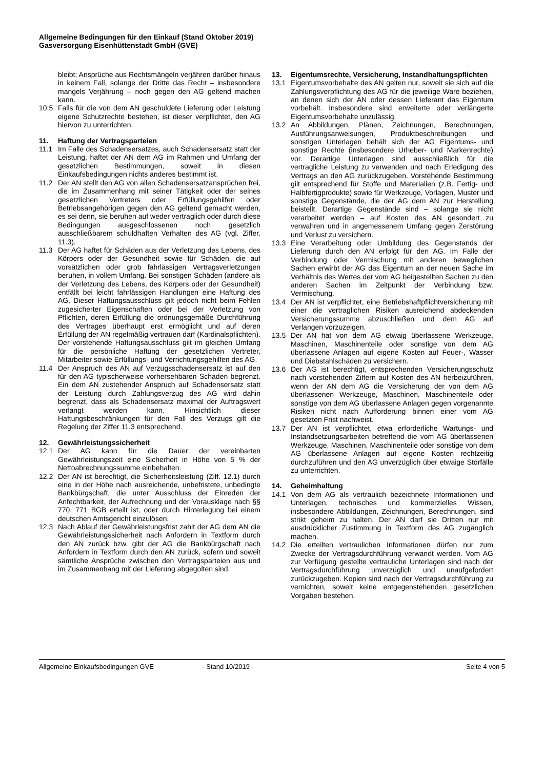Allgemeine Bedingungen für den Einkauf (Stand Oktober 2019)
Gasversorgung Eisenhüttenstadt GmbH (GVE)
bleibt; Ansprüche aus Rechtsmängeln verjähren darüber hinaus in keinem Fall, solange der Dritte das Recht – insbesondere mangels Verjährung – noch gegen den AG geltend machen kann.
10.5 Falls für die von dem AN geschuldete Lieferung oder Leistung eigene Schutzrechte bestehen, ist dieser verpflichtet, den AG hiervon zu unterrichten.
11. Haftung der Vertragsparteien
11.1 Im Falle des Schadensersatzes, auch Schadensersatz statt der Leistung, haftet der AN dem AG im Rahmen und Umfang der gesetzlichen Bestimmungen, soweit in diesen Einkaufsbedingungen nichts anderes bestimmt ist.
11.2 Der AN stellt den AG von allen Schadensersatzansprüchen frei, die im Zusammenhang mit seiner Tätigkeit oder der seines gesetzlichen Vertreters oder Erfüllungsgehilfen oder Betriebsangehörigen gegen den AG geltend gemacht werden, es sei denn, sie beruhen auf weder vertraglich oder durch diese Bedingungen ausgeschlossenen noch gesetzlich ausschließbarem schuldhaften Verhalten des AG (vgl. Ziffer. 11.3).
11.3 Der AG haftet für Schäden aus der Verletzung des Lebens, des Körpers oder der Gesundheit sowie für Schäden, die auf vorsätzlichen oder grob fahrlässigen Vertragsverletzungen beruhen, in vollem Umfang. Bei sonstigen Schäden (andere als der Verletzung des Lebens, des Körpers oder der Gesundheit) entfällt bei leicht fahrlässigen Handlungen eine Haftung des AG. Dieser Haftungsausschluss gilt jedoch nicht beim Fehlen zugesicherter Eigenschaften oder bei der Verletzung von Pflichten, deren Erfüllung die ordnungsgemäße Durchführung des Vertrages überhaupt erst ermöglicht und auf deren Erfüllung der AN regelmäßig vertrauen darf (Kardinalspflichten). Der vorstehende Haftungsausschluss gilt im gleichen Umfang für die persönliche Haftung der gesetzlichen Vertreter, Mitarbeiter sowie Erfüllungs- und Verrichtungsgehilfen des AG.
11.4 Der Anspruch des AN auf Verzugsschadensersatz ist auf den für den AG typischerweise vorhersehbaren Schaden begrenzt. Ein dem AN zustehender Anspruch auf Schadensersatz statt der Leistung durch Zahlungsverzug des AG wird dahin begrenzt, dass als Schadensersatz maximal der Auftragswert verlangt werden kann. Hinsichtlich dieser Haftungsbeschränkungen für den Fall des Verzugs gilt die Regelung der Ziffer 11.3 entsprechend.
12. Gewährleistungssicherheit
12.1 Der AG kann für die Dauer der vereinbarten Gewährleistungszeit eine Sicherheit in Höhe von 5 % der Nettoabrechnungssumme einbehalten.
12.2 Der AN ist berechtigt, die Sicherheitsleistung (Ziff. 12.1) durch eine in der Höhe nach ausreichende, unbefristete, unbedingte Bankbürgschaft, die unter Ausschluss der Einreden der Anfechtbarkeit, der Aufrechnung und der Vorausklage nach §§ 770, 771 BGB erteilt ist, oder durch Hinterlegung bei einem deutschen Amtsgericht einzulösen.
12.3 Nach Ablauf der Gewährleistungsfrist zahlt der AG dem AN die Gewährleistungssicherheit nach Anfordern in Textform durch den AN zurück bzw. gibt der AG die Bankbürgschaft nach Anfordern in Textform durch den AN zurück, sofern und soweit sämtliche Ansprüche zwischen den Vertragsparteien aus und im Zusammenhang mit der Lieferung abgegolten sind.
13. Eigentumsrechte, Versicherung, Instandhaltungspflichten
13.1 Eigentumsvorbehalte des AN gelten nur, soweit sie sich auf die Zahlungsverpflichtung des AG für die jeweilige Ware beziehen, an denen sich der AN oder dessen Lieferant das Eigentum vorbehält. Insbesondere sind erweiterte oder verlängerte Eigentumsvorbehalte unzulässig.
13.2 An Abbildungen, Plänen, Zeichnungen, Berechnungen, Ausführungsanweisungen, Produktbeschreibungen und sonstigen Unterlagen behält sich der AG Eigentums- und sonstige Rechte (insbesondere Urheber- und Markenrechte) vor. Derartige Unterlagen sind ausschließlich für die vertragliche Leistung zu verwenden und nach Erledigung des Vertrags an den AG zurückzugeben. Vorstehende Bestimmung gilt entsprechend für Stoffe und Materialien (z.B. Fertig- und Halbfertigprodukte) sowie für Werkzeuge, Vorlagen, Muster und sonstige Gegenstände, die der AG dem AN zur Herstellung beistellt. Derartige Gegenstände sind – solange sie nicht verarbeitet werden – auf Kosten des AN gesondert zu verwahren und in angemessenem Umfang gegen Zerstörung und Verlust zu versichern.
13.3 Eine Verarbeitung oder Umbildung des Gegenstands der Lieferung durch den AN erfolgt für den AG. Im Falle der Verbindung oder Vermischung mit anderen beweglichen Sachen erwirbt der AG das Eigentum an der neuen Sache im Verhältnis des Wertes der vom AG beigestellten Sachen zu den anderen Sachen im Zeitpunkt der Verbindung bzw. Vermischung.
13.4 Der AN ist verpflichtet, eine Betriebshaftpflichtversicherung mit einer die vertraglichen Risiken ausreichend abdeckenden Versicherungssumme abzuschließen und dem AG auf Verlangen vorzuzeigen.
13.5 Der AN hat von dem AG etwaig überlassene Werkzeuge, Maschinen, Maschinenteile oder sonstige von dem AG überlassene Anlagen auf eigene Kosten auf Feuer-, Wasser und Diebstahlschäden zu versichern.
13.6 Der AG ist berechtigt, entsprechenden Versicherungsschutz nach vorstehenden Ziffern auf Kosten des AN herbeizuführen, wenn der AN dem AG die Versicherung der von dem AG überlassenen Werkzeuge, Maschinen, Maschinenteile oder sonstige von dem AG überlassene Anlagen gegen vorgenannte Risiken nicht nach Aufforderung binnen einer vom AG gesetzten Frist nachweist.
13.7 Der AN ist verpflichtet, etwa erforderliche Wartungs- und Instandsetzungsarbeiten betreffend die vom AG überlassenen Werkzeuge, Maschinen, Maschinenteile oder sonstige von dem AG überlassene Anlagen auf eigene Kosten rechtzeitig durchzuführen und den AG unverzüglich über etwaige Störfälle zu unterrichten.
14. Geheimhaltung
14.1 Von dem AG als vertraulich bezeichnete Informationen und Unterlagen, technisches und kommerzielles Wissen, insbesondere Abbildungen, Zeichnungen, Berechnungen, sind strikt geheim zu halten. Der AN darf sie Dritten nur mit ausdrücklicher Zustimmung in Textform des AG zugänglich machen.
14.2 Die erteilten vertraulichen Informationen dürfen nur zum Zwecke der Vertragsdurchführung verwandt werden. Vom AG zur Verfügung gestellte vertrauliche Unterlagen sind nach der Vertragsdurchführung unverzüglich und unaufgefordert zurückzugeben. Kopien sind nach der Vertragsdurchführung zu vernichten, soweit keine entgegenstehenden gesetzlichen Vorgaben bestehen.
Allgemeine Einkaufsbedingungen GVE - Stand 10/2019 - Seite 4 von 5